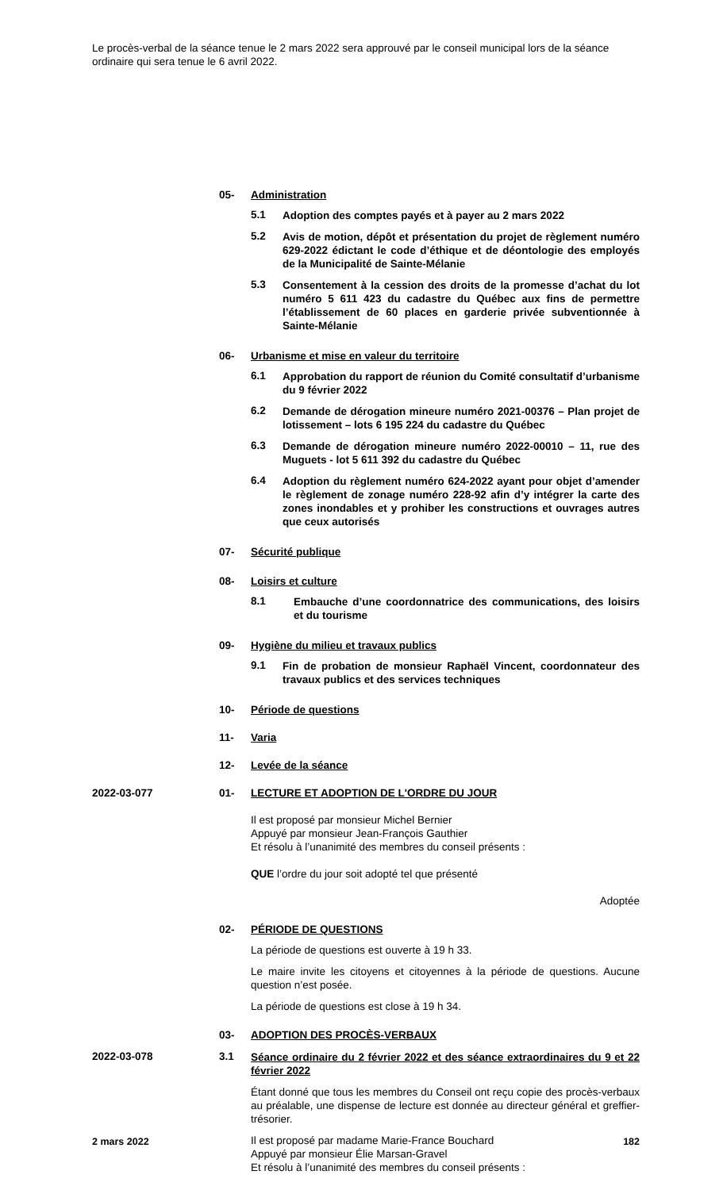Le procès-verbal de la séance tenue le 2 mars 2022 sera approuvé par le conseil municipal lors de la séance ordinaire qui sera tenue le 6 avril 2022.
05- Administration
5.1
Adoption des comptes payés et à payer au 2 mars 2022
5.2
Avis de motion, dépôt et présentation du projet de règlement numéro 629-2022 édictant le code d’éthique et de déontologie des employés de la Municipalité de Sainte-Mélanie
5.3
Consentement à la cession des droits de la promesse d’achat du lot numéro 5 611 423 du cadastre du Québec aux fins de permettre l’établissement de 60 places en garderie privée subventionnée à Sainte-Mélanie
06- Urbanisme et mise en valeur du territoire
6.1
Approbation du rapport de réunion du Comité consultatif d’urbanisme du 9 février 2022
6.2
Demande de dérogation mineure numéro 2021-00376 – Plan projet de lotissement – lots 6 195 224 du cadastre du Québec
6.3
Demande de dérogation mineure numéro 2022-00010 – 11, rue des Muguets - lot 5 611 392 du cadastre du Québec
6.4
Adoption du règlement numéro 624-2022 ayant pour objet d’amender le règlement de zonage numéro 228-92 afin d’y intégrer la carte des zones inondables et y prohiber les constructions et ouvrages autres que ceux autorisés
07- Sécurité publique
08- Loisirs et culture
8.1
Embauche d’une coordonnatrice des communications, des loisirs et du tourisme
09- Hygiène du milieu et travaux publics
9.1
Fin de probation de monsieur Raphaël Vincent, coordonnateur des travaux publics et des services techniques
10- Période de questions
11- Varia
12- Levée de la séance
2022-03-077 01- LECTURE ET ADOPTION DE L'ORDRE DU JOUR
Il est proposé par monsieur Michel Bernier
Appuyé par monsieur Jean-François Gauthier
Et résolu à l’unanimité des membres du conseil présents :
QUE l’ordre du jour soit adopté tel que présenté
Adoptée
02- PÉRIODE DE QUESTIONS
La période de questions est ouverte à 19 h 33.
Le maire invite les citoyens et citoyennes à la période de questions. Aucune question n’est posée.
La période de questions est close à 19 h 34.
03- ADOPTION DES PROCÈS-VERBAUX
2022-03-078 3.1
Séance ordinaire du 2 février 2022 et des séance extraordinaires du 9 et 22 février 2022
Étant donné que tous les membres du Conseil ont reçu copie des procès-verbaux au préalable, une dispense de lecture est donnée au directeur général et greffier-trésorier.
Il est proposé par madame Marie-France Bouchard
Appuyé par monsieur Élie Marsan-Gravel
Et résolu à l’unanimité des membres du conseil présents :
2 mars 2022 182